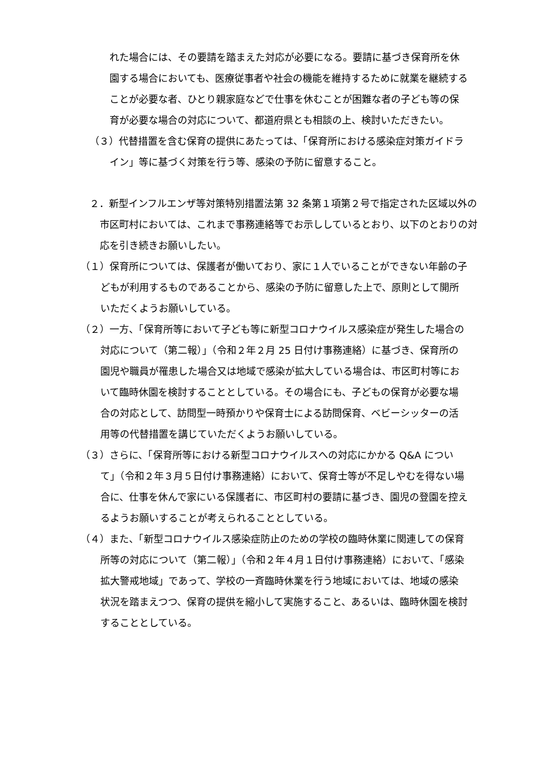れた場合には、その要請を踏まえた対応が必要になる。要請に基づき保育所を休園する場合においても、医療従事者や社会の機能を維持するために就業を継続することが必要な者、ひとり親家庭などで仕事を休むことが困難な者の子ども等の保育が必要な場合の対応について、都道府県とも相談の上、検討いただきたい。
（３）代替措置を含む保育の提供にあたっては、「保育所における感染症対策ガイドライン」等に基づく対策を行う等、感染の予防に留意すること。
２．新型インフルエンザ等対策特別措置法第 32 条第１項第２号で指定された区域以外の市区町村においては、これまで事務連絡等でお示ししているとおり、以下のとおりの対応を引き続きお願いしたい。
（１）保育所については、保護者が働いており、家に１人でいることができない年齢の子どもが利用するものであることから、感染の予防に留意した上で、原則として開所いただくようお願いしている。
（２）一方、「保育所等において子ども等に新型コロナウイルス感染症が発生した場合の対応について（第二報）」（令和２年２月 25 日付け事務連絡）に基づき、保育所の園児や職員が罹患した場合又は地域で感染が拡大している場合は、市区町村等において臨時休園を検討することとしている。その場合にも、子どもの保育が必要な場合の対応として、訪問型一時預かりや保育士による訪問保育、ベビーシッターの活用等の代替措置を講じていただくようお願いしている。
（３）さらに、「保育所等における新型コロナウイルスへの対応にかかる Q&A について」（令和２年３月５日付け事務連絡）において、保育士等が不足しやむを得ない場合に、仕事を休んで家にいる保護者に、市区町村の要請に基づき、園児の登園を控えるようお願いすることが考えられることとしている。
（４）また、「新型コロナウイルス感染症防止のための学校の臨時休業に関連しての保育所等の対応について（第二報）」（令和２年４月１日付け事務連絡）において、「感染拡大警戒地域」であって、学校の一斉臨時休業を行う地域においては、地域の感染状況を踏まえつつ、保育の提供を縮小して実施すること、あるいは、臨時休園を検討することとしている。